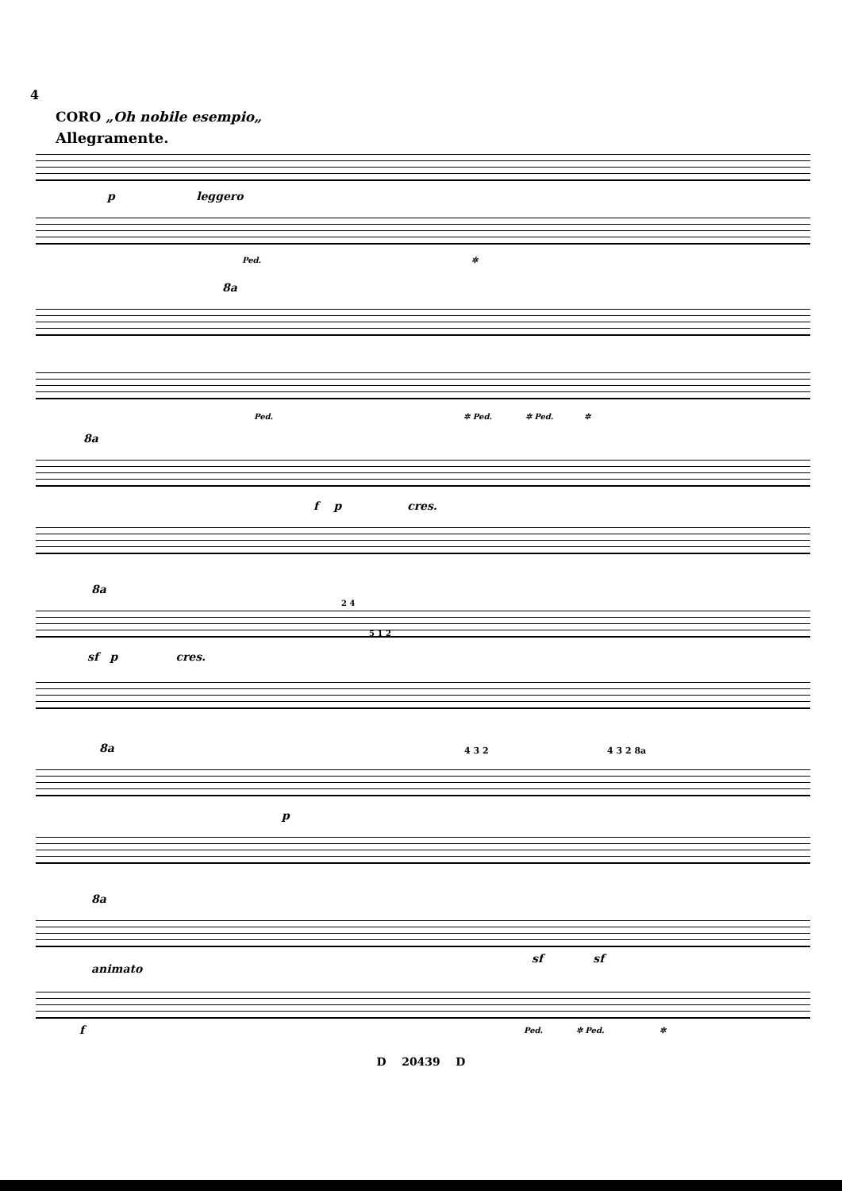4
CORO „Oh nobile esempio„
Allegramente.
p leggero
Ped. ✲
8a
Ped. ✲ Ped. ✲ Ped. ✲
8a
f p cres.
8a
sf p cres.
2 4
5 1 2
8a
4 3 2 4 3 2 8a
p
8a
animato
sf sf
f
Ped. ✲ Ped. ✲
D 20439 D